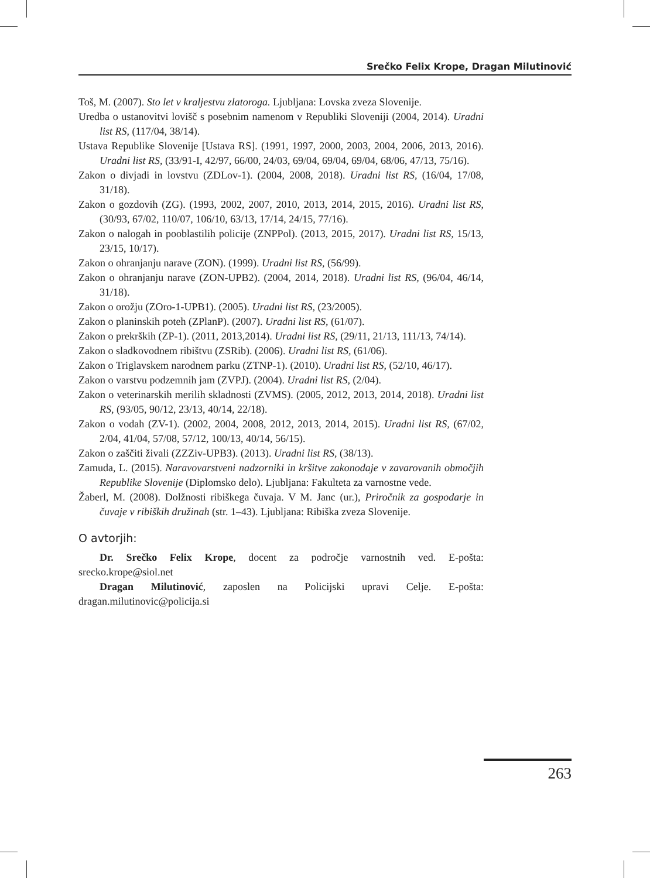Srečko Felix Krope, Dragan Milutinović
Toš, M. (2007). Sto let v kraljestvu zlatoroga. Ljubljana: Lovska zveza Slovenije.
Uredba o ustanovitvi lovišč s posebnim namenom v Republiki Sloveniji (2004, 2014). Uradni list RS, (117/04, 38/14).
Ustava Republike Slovenije [Ustava RS]. (1991, 1997, 2000, 2003, 2004, 2006, 2013, 2016). Uradni list RS, (33/91-I, 42/97, 66/00, 24/03, 69/04, 69/04, 69/04, 68/06, 47/13, 75/16).
Zakon o divjadi in lovstvu (ZDLov-1). (2004, 2008, 2018). Uradni list RS, (16/04, 17/08, 31/18).
Zakon o gozdovih (ZG). (1993, 2002, 2007, 2010, 2013, 2014, 2015, 2016). Uradni list RS, (30/93, 67/02, 110/07, 106/10, 63/13, 17/14, 24/15, 77/16).
Zakon o nalogah in pooblastilih policije (ZNPPol). (2013, 2015, 2017). Uradni list RS, 15/13, 23/15, 10/17).
Zakon o ohranjanju narave (ZON). (1999). Uradni list RS, (56/99).
Zakon o ohranjanju narave (ZON-UPB2). (2004, 2014, 2018). Uradni list RS, (96/04, 46/14, 31/18).
Zakon o orožju (ZOro-1-UPB1). (2005). Uradni list RS, (23/2005).
Zakon o planinskih poteh (ZPlanP). (2007). Uradni list RS, (61/07).
Zakon o prekrških (ZP-1). (2011, 2013,2014). Uradni list RS, (29/11, 21/13, 111/13, 74/14).
Zakon o sladkovodnem ribištvu (ZSRib). (2006). Uradni list RS, (61/06).
Zakon o Triglavskem narodnem parku (ZTNP-1). (2010). Uradni list RS, (52/10, 46/17).
Zakon o varstvu podzemnih jam (ZVPJ). (2004). Uradni list RS, (2/04).
Zakon o veterinarskih merilih skladnosti (ZVMS). (2005, 2012, 2013, 2014, 2018). Uradni list RS, (93/05, 90/12, 23/13, 40/14, 22/18).
Zakon o vodah (ZV-1). (2002, 2004, 2008, 2012, 2013, 2014, 2015). Uradni list RS, (67/02, 2/04, 41/04, 57/08, 57/12, 100/13, 40/14, 56/15).
Zakon o zaščiti živali (ZZZiv-UPB3). (2013). Uradni list RS, (38/13).
Zamuda, L. (2015). Naravovarstveni nadzorniki in kršitve zakonodaje v zavarovanih območjih Republike Slovenije (Diplomsko delo). Ljubljana: Fakulteta za varnostne vede.
Žaberl, M. (2008). Dolžnosti ribiškega čuvaja. V M. Janc (ur.), Priročnik za gospodarje in čuvaje v ribiških družinah (str. 1–43). Ljubljana: Ribiška zveza Slovenije.
O avtorjih:
Dr. Srečko Felix Krope, docent za področje varnostnih ved. E-pošta: srecko.krope@siol.net
Dragan Milutinović, zaposlen na Policijski upravi Celje. E-pošta: dragan.milutinovic@policija.si
263